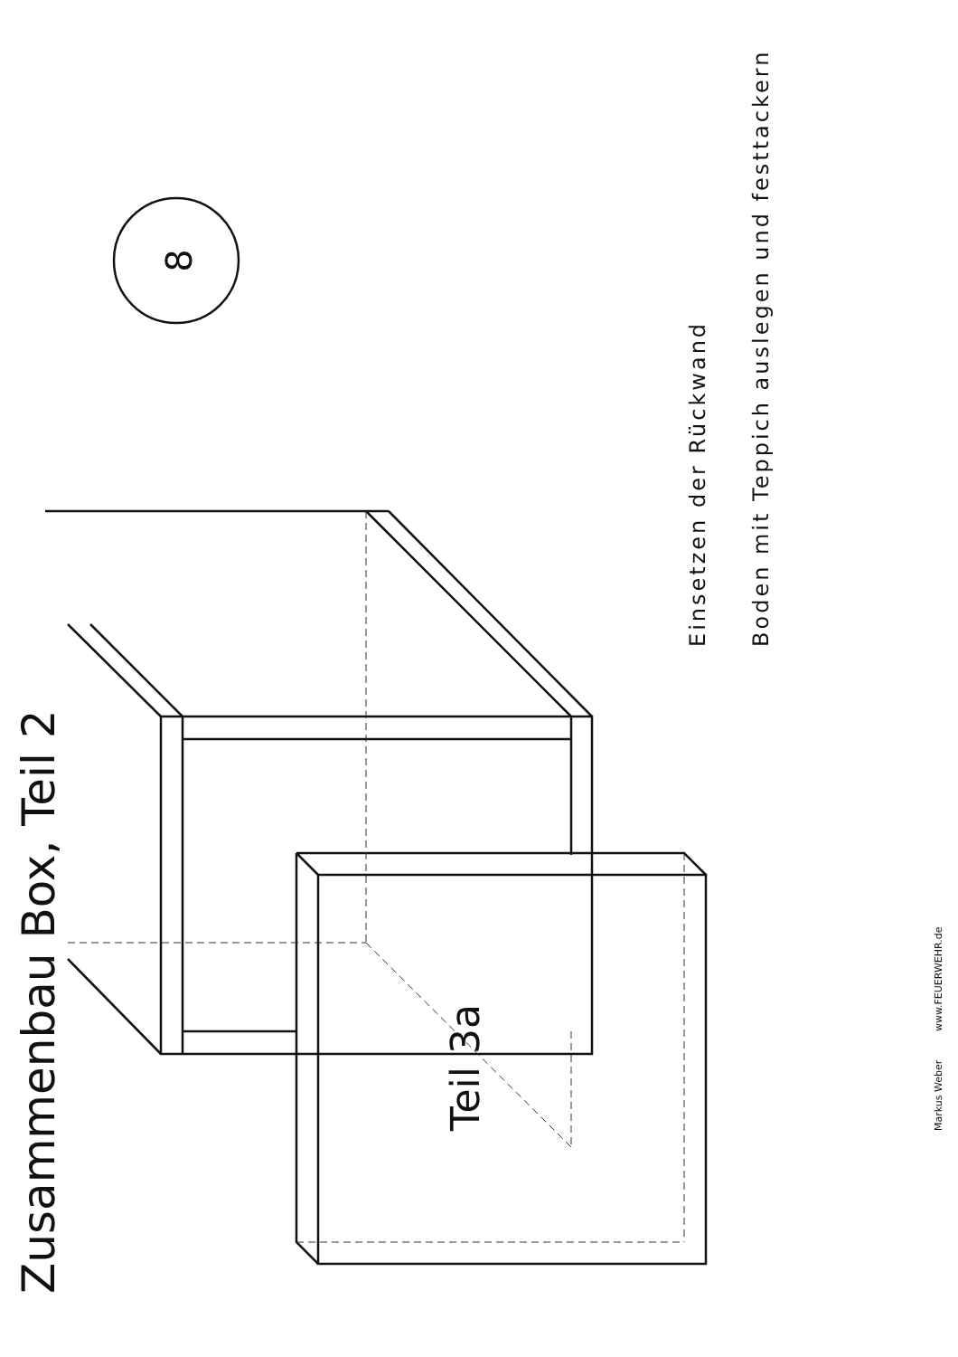Zusammenbau Box, Teil 2
Teil 3a
8
Einsetzen der Rückwand
Boden mit Teppich auslegen und festtackern
Markus Weber
www.FEUERWEHR.de